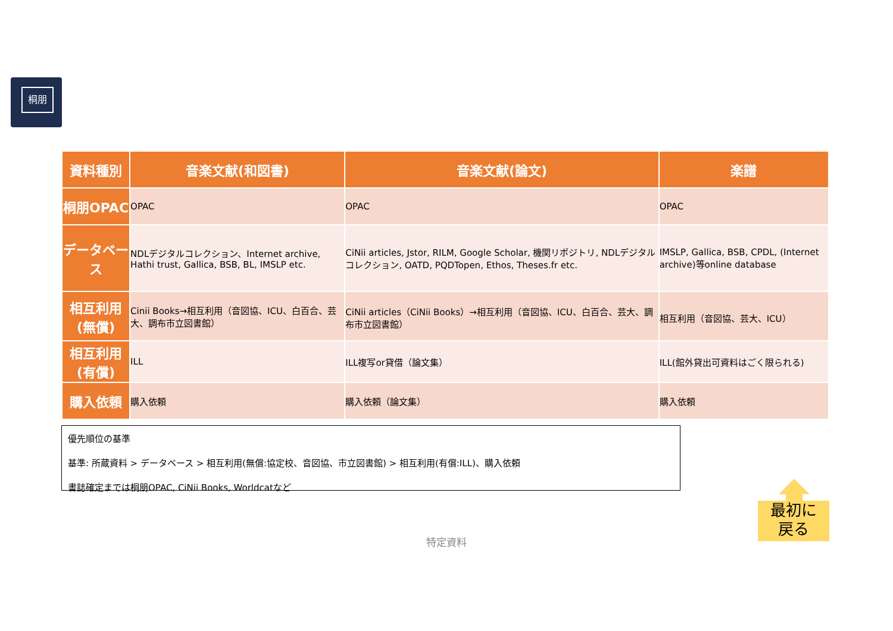桐朋
| 資料種別 | 音楽文献(和図書) | 音楽文献(論文) | 楽譜 |
| --- | --- | --- | --- |
| 桐朋OPAC | OPAC | OPAC | OPAC |
| データベース | NDLデジタルコレクション、Internet archive, Hathi trust, Gallica, BSB, BL, IMSLP etc. | CiNii articles, Jstor, RILM, Google Scholar, 機関リポジトリ, NDLデジタルコレクション, OATD, PQDTopen, Ethos, Theses.fr etc. | IMSLP, Gallica, BSB, CPDL, (Internet archive)等online database |
| 相互利用(無償) | Cinii Books→相互利用（音図協、ICU、白百合、芸大、調布市立図書館） | CiNii articles（CiNii Books）→相互利用（音図協、ICU、白百合、芸大、調布市立図書館） | 相互利用（音図協、芸大、ICU） |
| 相互利用(有償) | ILL | ILL複写or貸借（論文集） | ILL(館外貸出可資料はごく限られる) |
| 購入依頼 | 購入依頼 | 購入依頼（論文集） | 購入依頼 |
優先順位の基準
基準: 所蔵資料 > データベース > 相互利用(無償:協定校、音図協、市立図書館) > 相互利用(有償:ILL)、購入依頼
書誌確定までは桐朋OPAC, CiNii Books, Worldcatなど
最初に
戻る
特定資料